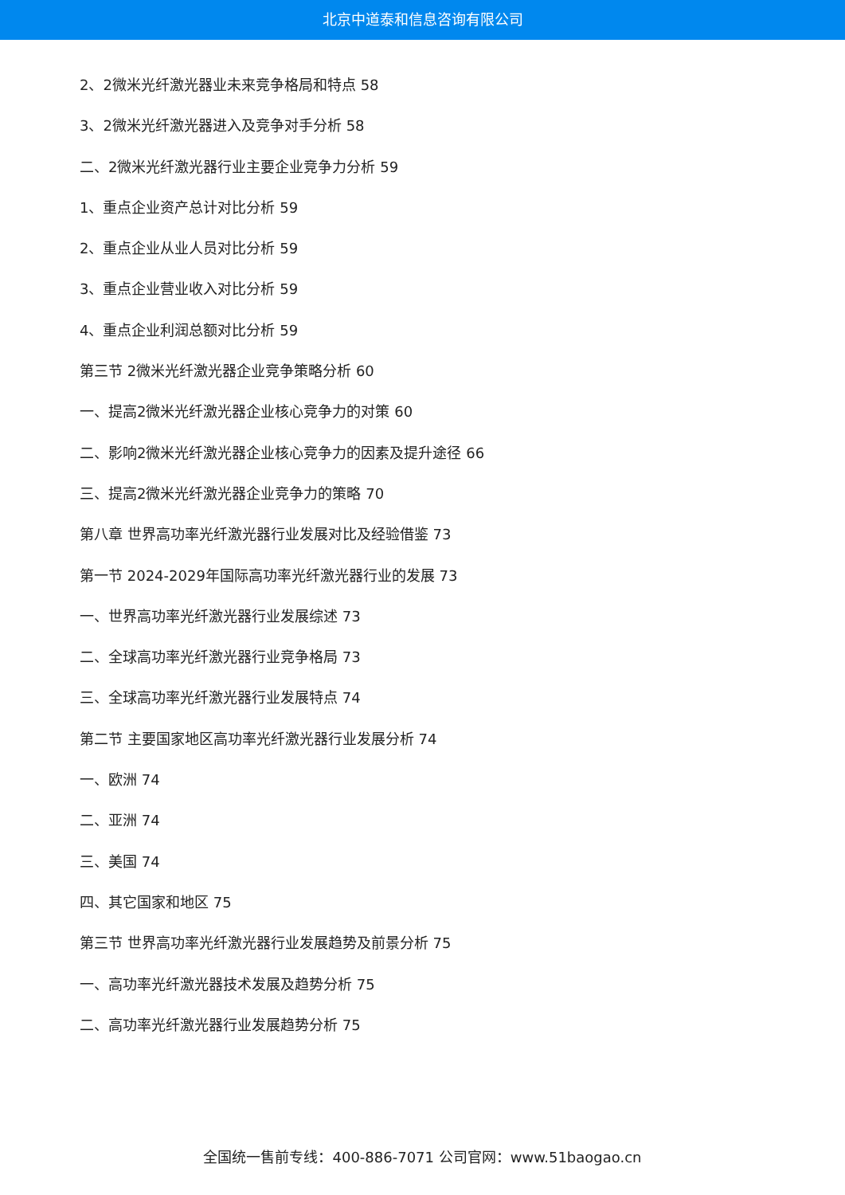北京中道泰和信息咨询有限公司
2、2微米光纤激光器业未来竞争格局和特点 58
3、2微米光纤激光器进入及竞争对手分析 58
二、2微米光纤激光器行业主要企业竞争力分析 59
1、重点企业资产总计对比分析 59
2、重点企业从业人员对比分析 59
3、重点企业营业收入对比分析 59
4、重点企业利润总额对比分析 59
第三节 2微米光纤激光器企业竞争策略分析 60
一、提高2微米光纤激光器企业核心竞争力的对策 60
二、影响2微米光纤激光器企业核心竞争力的因素及提升途径 66
三、提高2微米光纤激光器企业竞争力的策略 70
第八章 世界高功率光纤激光器行业发展对比及经验借鉴 73
第一节 2024-2029年国际高功率光纤激光器行业的发展 73
一、世界高功率光纤激光器行业发展综述 73
二、全球高功率光纤激光器行业竞争格局 73
三、全球高功率光纤激光器行业发展特点 74
第二节 主要国家地区高功率光纤激光器行业发展分析 74
一、欧洲 74
二、亚洲 74
三、美国 74
四、其它国家和地区 75
第三节 世界高功率光纤激光器行业发展趋势及前景分析 75
一、高功率光纤激光器技术发展及趋势分析 75
二、高功率光纤激光器行业发展趋势分析 75
全国统一售前专线：400-886-7071 公司官网：www.51baogao.cn